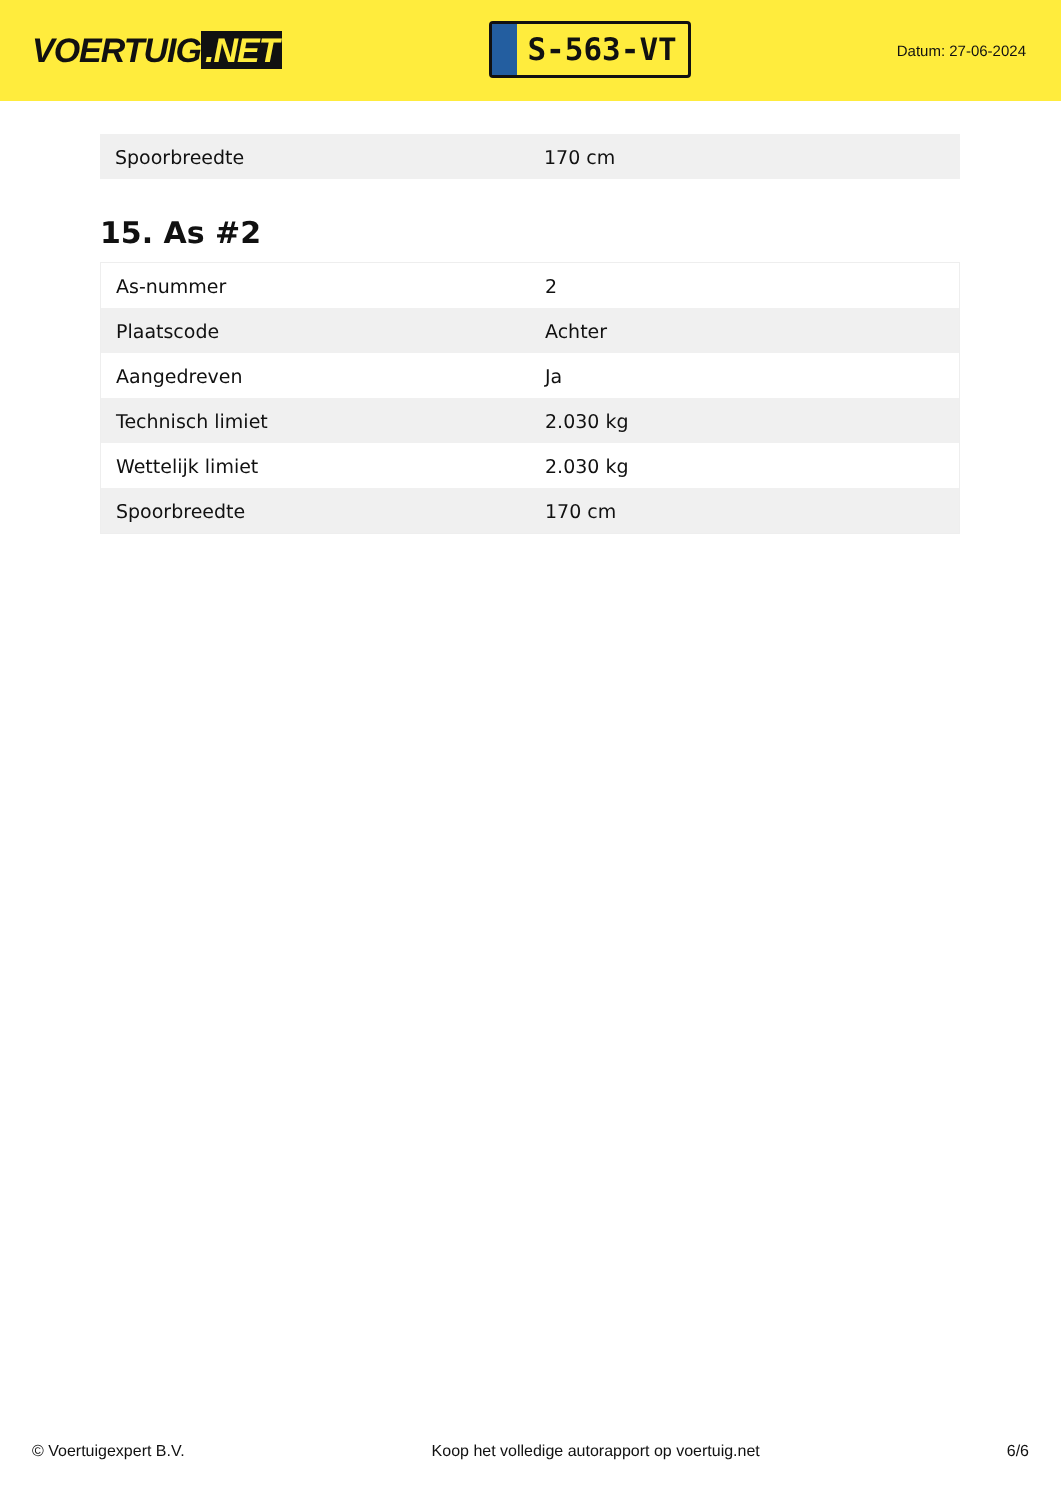VOERTUIG.NET
S-563-VT
Datum: 27-06-2024
| Spoorbreedte | 170 cm |
15. As #2
| As-nummer | 2 |
| Plaatscode | Achter |
| Aangedreven | Ja |
| Technisch limiet | 2.030 kg |
| Wettelijk limiet | 2.030 kg |
| Spoorbreedte | 170 cm |
© Voertuigexpert B.V. Koop het volledige autorapport op voertuig.net 6/6